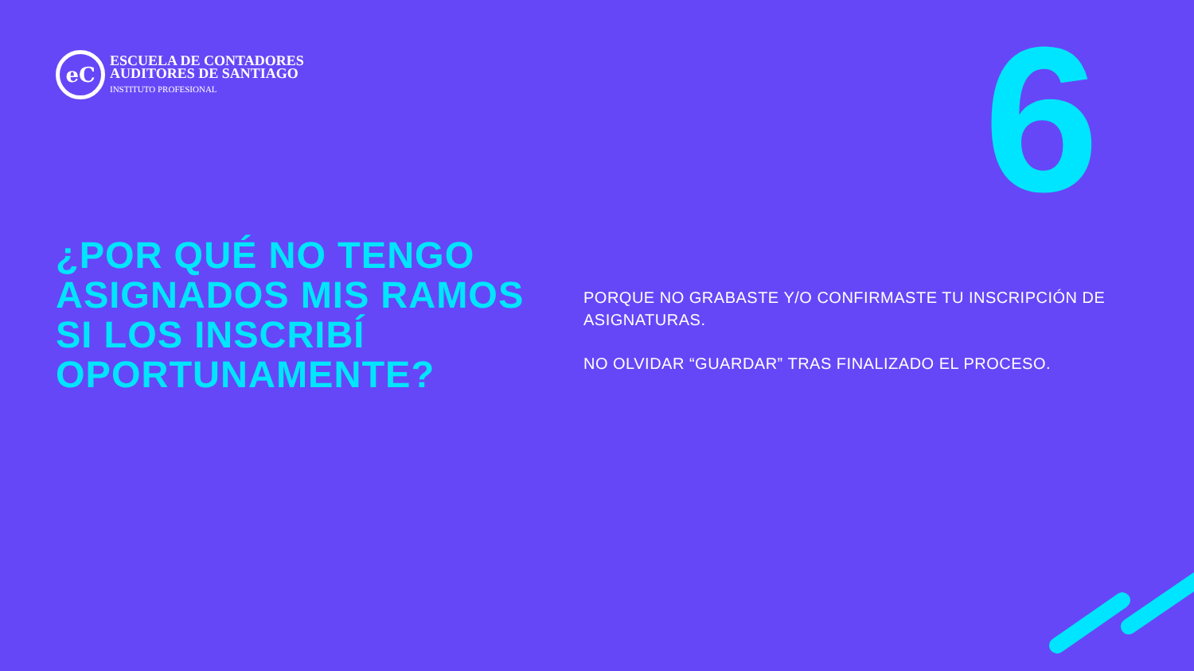eC
ESCUELA DE CONTADORES
AUDITORES DE SANTIAGO
INSTITUTO PROFESIONAL
6
¿POR QUÉ NO TENGO ASIGNADOS MIS RAMOS SI LOS INSCRIBÍ OPORTUNAMENTE?
PORQUE NO GRABASTE Y/O CONFIRMASTE TU INSCRIPCIÓN DE ASIGNATURAS.
NO OLVIDAR “GUARDAR” TRAS FINALIZADO EL PROCESO.